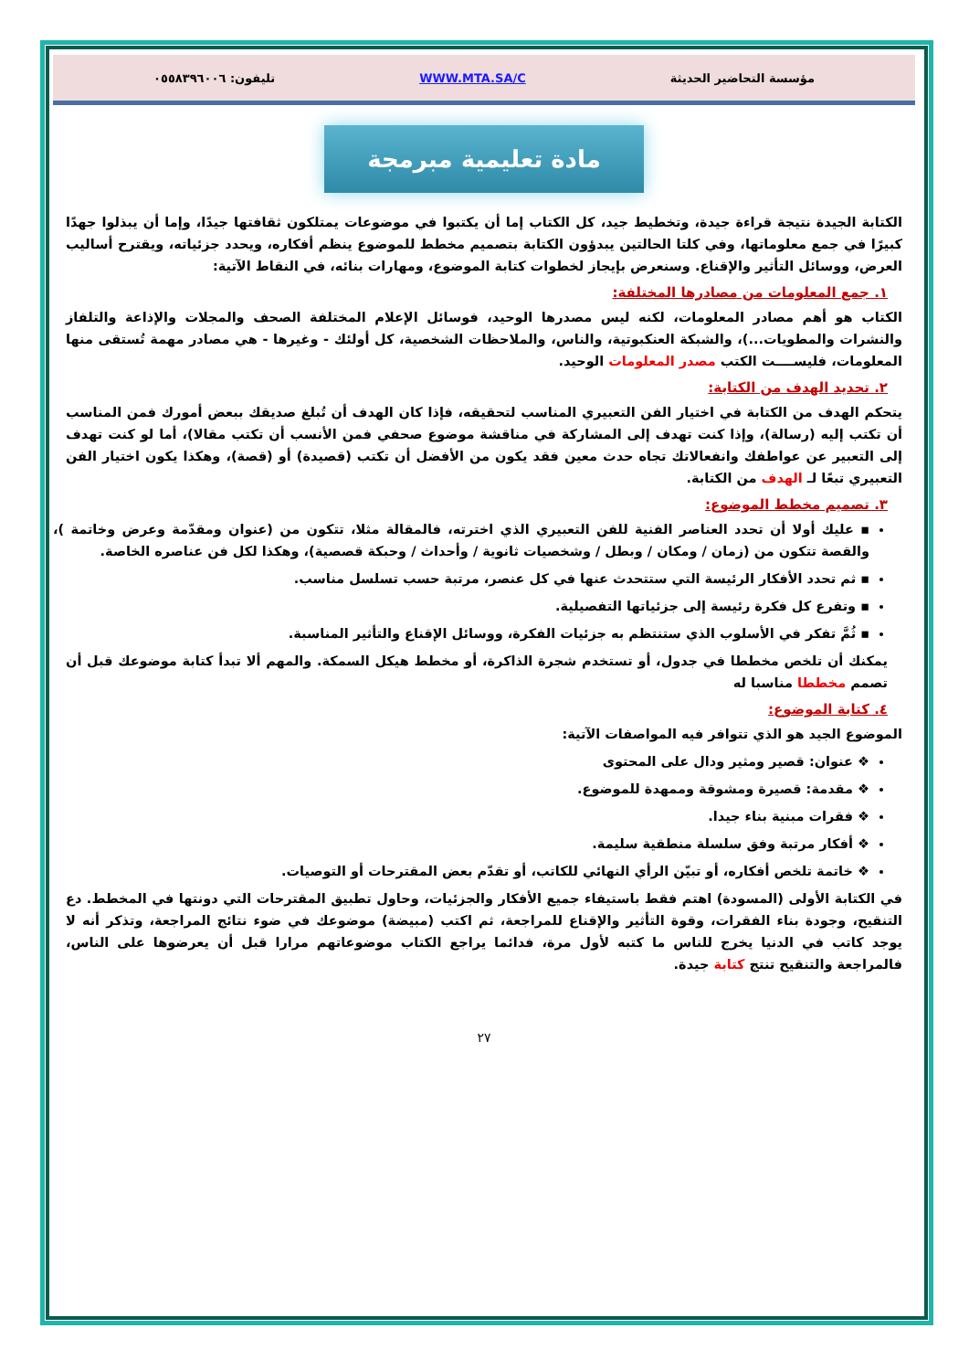مؤسسة التحاضير الحديثة WWW.MTA.SA/C تليفون: ٠٥٥٨٣٩٦٠٠٦
مادة تعليمية مبرمجة
الكتابة الجيدة نتيجة قراءة جيدة، وتخطيط جيد، كل الكتاب إما أن يكتبوا في موضوعات يمتلكون ثقافتها جيدًا، وإما أن يبذلوا جهدًا كبيرًا في جمع معلوماتها، وفي كلتا الحالتين يبدؤون الكتابة بتصميم مخطط للموضوع ينظم أفكاره، ويحدد جزئياته، ويقترح أساليب العرض، ووسائل التأثير والإقناع. وسنعرض بإيجاز لخطوات كتابة الموضوع، ومهارات بنائه، في النقاط الآتية:
١. جمع المعلومات من مصادرها المختلفة:
الكتاب هو أهم مصادر المعلومات، لكنه ليس مصدرها الوحيد، فوسائل الإعلام المختلفة الصحف والمجلات والإذاعة والتلفاز والنشرات والمطويات...)، والشبكة العنكبوتية، والناس، والملاحظات الشخصية، كل أولئك - وغيرها - هي مصادر مهمة تُستقى منها المعلومات، فليســــت الكتب مصدر المعلومات الوحيد.
٢. تحديد الهدف من الكتابة:
يتحكم الهدف من الكتابة في اختيار الفن التعبيري المناسب لتحقيقه، فإذا كان الهدف أن تُبلغ صديقك ببعض أمورك فمن المناسب أن تكتب إليه (رسالة)، وإذا كنت تهدف إلى المشاركة في مناقشة موضوع صحفي فمن الأنسب أن تكتب مقالا)، أما لو كنت تهدف إلى التعبير عن عواطفك وانفعالاتك تجاه حدث معين فقد يكون من الأفضل أن تكتب (قصيدة) أو (قصة)، وهكذا يكون اختيار الفن التعبيري تبعًا لـ الهدف من الكتابة.
٣. تصميم مخطط الموضوع:
▪ عليك أولا أن تحدد العناصر الفنية للفن التعبيري الذي اخترته، فالمقالة مثلا، تتكون من (عنوان ومقدّمة وعرض وخاتمة )، والقصة تتكون من (زمان / ومكان / وبطل / وشخصيات ثانوية / وأحداث / وحبكة قصصية)، وهكذا لكل فن عناصره الخاصة.
▪ ثم تحدد الأفكار الرئيسة التي ستتحدث عنها في كل عنصر، مرتبة حسب تسلسل مناسب.
▪ وتفرع كل فكرة رئيسة إلى جزئياتها التفصيلية.
▪ ثُمَّ تفكر في الأسلوب الذي ستنتظم به جزئيات الفكرة، ووسائل الإقناع والتأثير المناسبة.
يمكنك أن تلخص مخططا في جدول، أو تستخدم شجرة الذاكرة، أو مخطط هيكل السمكة. والمهم ألا تبدأ كتابة موضوعك قبل أن تصمم مخططا مناسبا له
٤. كتابة الموضوع:
الموضوع الجيد هو الذي تتوافر فيه المواصفات الآتية:
❖ عنوان: قصير ومثير ودال على المحتوى
❖ مقدمة: قصيرة ومشوقة وممهدة للموضوع.
❖ فقرات مبنية بناء جيدا.
❖ أفكار مرتبة وفق سلسلة منطقية سليمة.
❖ خاتمة تلخص أفكاره، أو تبيّن الرأي النهائي للكاتب، أو تقدّم بعض المقترحات أو التوصيات.
في الكتابة الأولى (المسودة) اهتم فقط باستيفاء جميع الأفكار والجزئيات، وحاول تطبيق المقترحات التي دونتها في المخطط. دع التنقيح، وجودة بناء الفقرات، وقوة التأثير والإقناع للمراجعة، ثم اكتب (مبيضة) موضوعك في ضوء نتائج المراجعة، وتذكر أنه لا يوجد كاتب في الدنيا يخرج للناس ما كتبه لأول مرة، فدائما يراجع الكتاب موضوعاتهم مرارا قبل أن يعرضوها على الناس، فالمراجعة والتنقيح تنتج كتابة جيدة.
٢٧